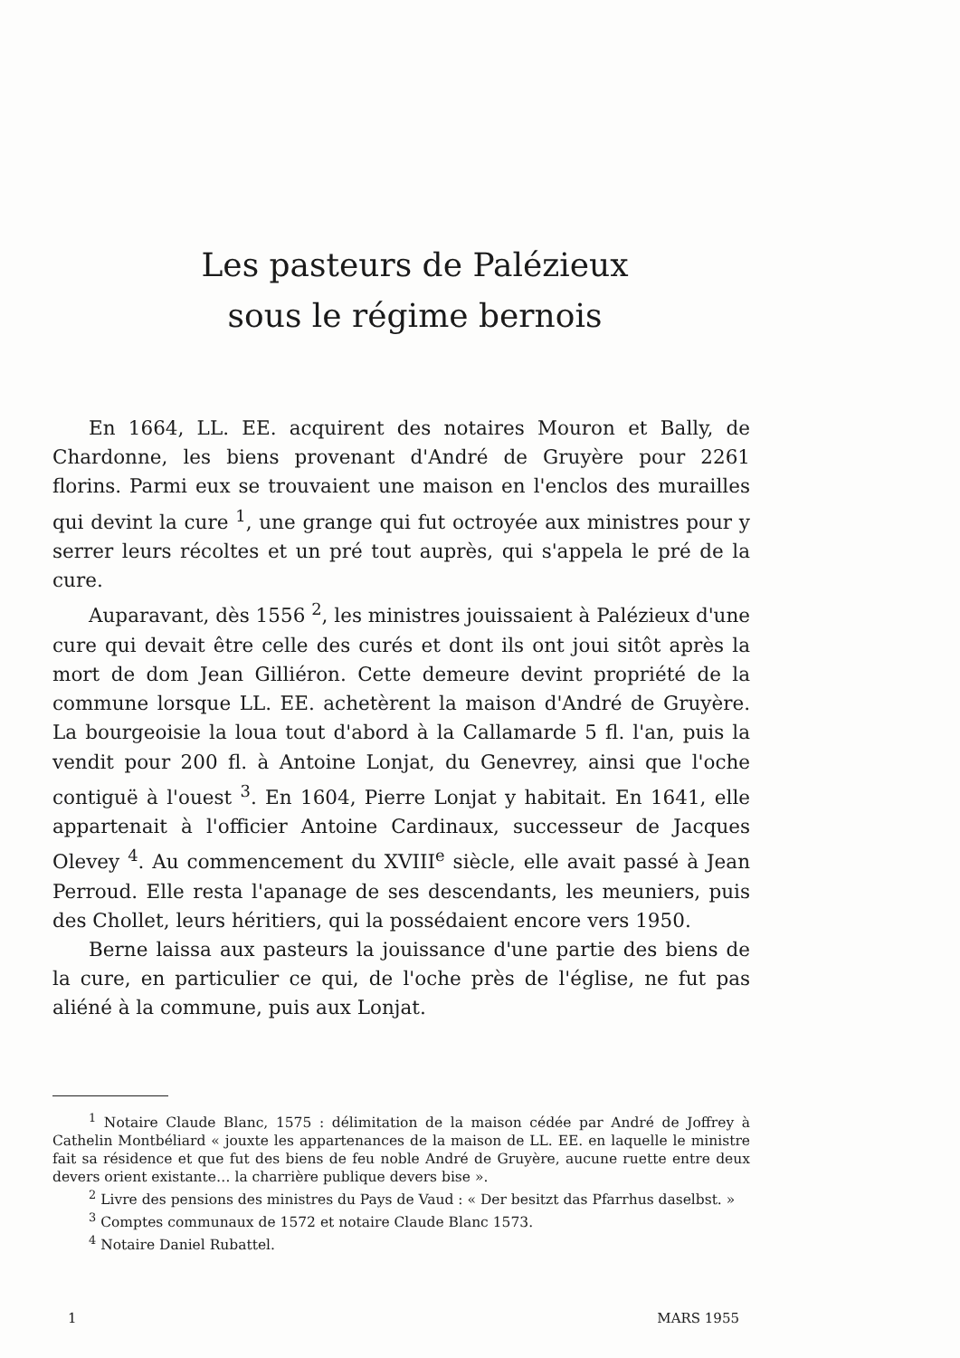Les pasteurs de Palézieux
sous le régime bernois
En 1664, LL. EE. acquirent des notaires Mouron et Bally, de Chardonne, les biens provenant d'André de Gruyère pour 2261 florins. Parmi eux se trouvaient une maison en l'enclos des murailles qui devint la cure <sup>1</sup>, une grange qui fut octroyée aux ministres pour y serrer leurs récoltes et un pré tout auprès, qui s'appela le pré de la cure.
Auparavant, dès 1556 <sup>2</sup>, les ministres jouissaient à Palézieux d'une cure qui devait être celle des curés et dont ils ont joui sitôt après la mort de dom Jean Gilliéron. Cette demeure devint propriété de la commune lorsque LL. EE. achetèrent la maison d'André de Gruyère. La bourgeoisie la loua tout d'abord à la Callamarde 5 fl. l'an, puis la vendit pour 200 fl. à Antoine Lonjat, du Genevrey, ainsi que l'oche contiguë à l'ouest <sup>3</sup>. En 1604, Pierre Lonjat y habitait. En 1641, elle appartenait à l'officier Antoine Cardinaux, successeur de Jacques Olevey <sup>4</sup>. Au commencement du XVIII<sup>e</sup> siècle, elle avait passé à Jean Perroud. Elle resta l'apanage de ses descendants, les meuniers, puis des Chollet, leurs héritiers, qui la possédaient encore vers 1950.
Berne laissa aux pasteurs la jouissance d'une partie des biens de la cure, en particulier ce qui, de l'oche près de l'église, ne fut pas aliéné à la commune, puis aux Lonjat.
<sup>1</sup> Notaire Claude Blanc, 1575 : délimitation de la maison cédée par André de Joffrey à Cathelin Montbéliard « jouxte les appartenances de la maison de LL. EE. en laquelle le ministre fait sa résidence et que fut des biens de feu noble André de Gruyère, aucune ruette entre deux devers orient existante… la charrière publique devers bise ».
<sup>2</sup> Livre des pensions des ministres du Pays de Vaud : « Der besitzt das Pfarrhus daselbst. »
<sup>3</sup> Comptes communaux de 1572 et notaire Claude Blanc 1573.
<sup>4</sup> Notaire Daniel Rubattel.
1 MARS 1955